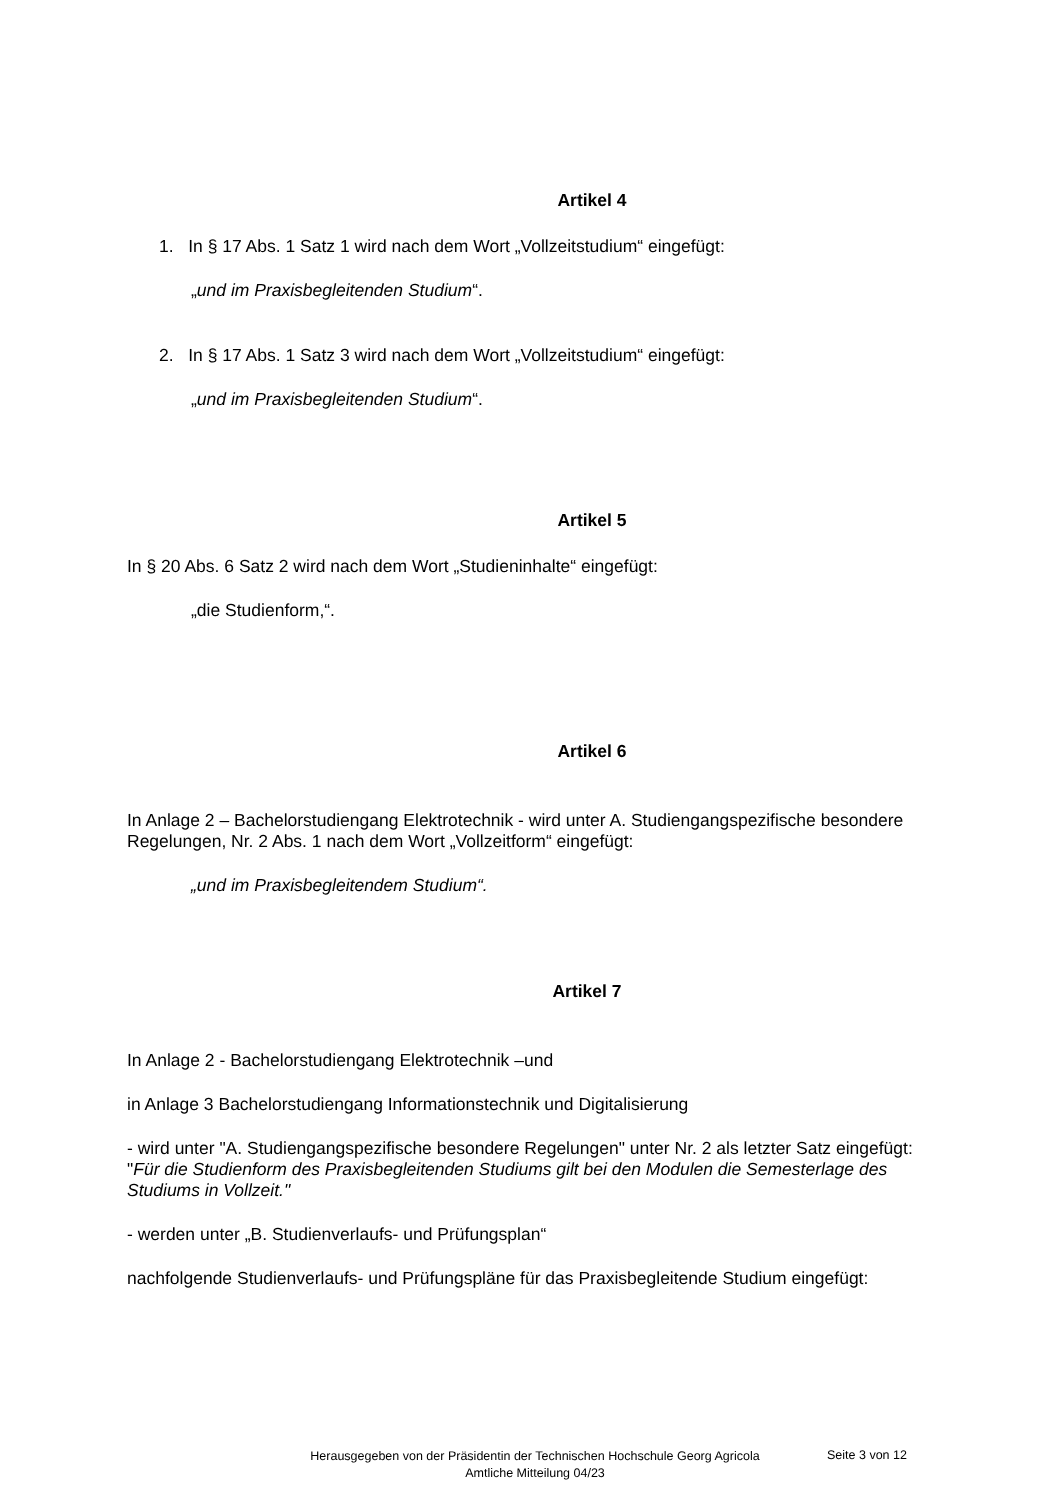Artikel 4
1. In § 17 Abs. 1 Satz 1 wird nach dem Wort „Vollzeitstudium“ eingefügt:
„und im Praxisbegleitenden Studium“.
2. In § 17 Abs. 1 Satz 3 wird nach dem Wort „Vollzeitstudium“ eingefügt:
„und im Praxisbegleitenden Studium“.
Artikel 5
In § 20 Abs. 6 Satz 2 wird nach dem Wort „Studieninhalte“ eingefügt:
„die Studienform,“.
Artikel 6
In Anlage 2 – Bachelorstudiengang Elektrotechnik - wird unter A. Studiengangspezifische besondere Regelungen, Nr. 2 Abs. 1 nach dem Wort „Vollzeitform“ eingefügt:
„und im Praxisbegleitendem Studium“.
Artikel 7
In Anlage 2 - Bachelorstudiengang Elektrotechnik –und
in Anlage 3 Bachelorstudiengang Informationstechnik und Digitalisierung
- wird unter "A. Studiengangspezifische besondere Regelungen" unter Nr. 2 als letzter Satz eingefügt: "Für die Studienform des Praxisbegleitenden Studiums gilt bei den Modulen die Semesterlage des Studiums in Vollzeit."
- werden unter „B. Studienverlaufs- und Prüfungsplan“
nachfolgende Studienverlaufs- und Prüfungspläne für das Praxisbegleitende Studium eingefügt:
Herausgegeben von der Präsidentin der Technischen Hochschule Georg Agricola
Amtliche Mitteilung 04/23
Seite 3 von 12